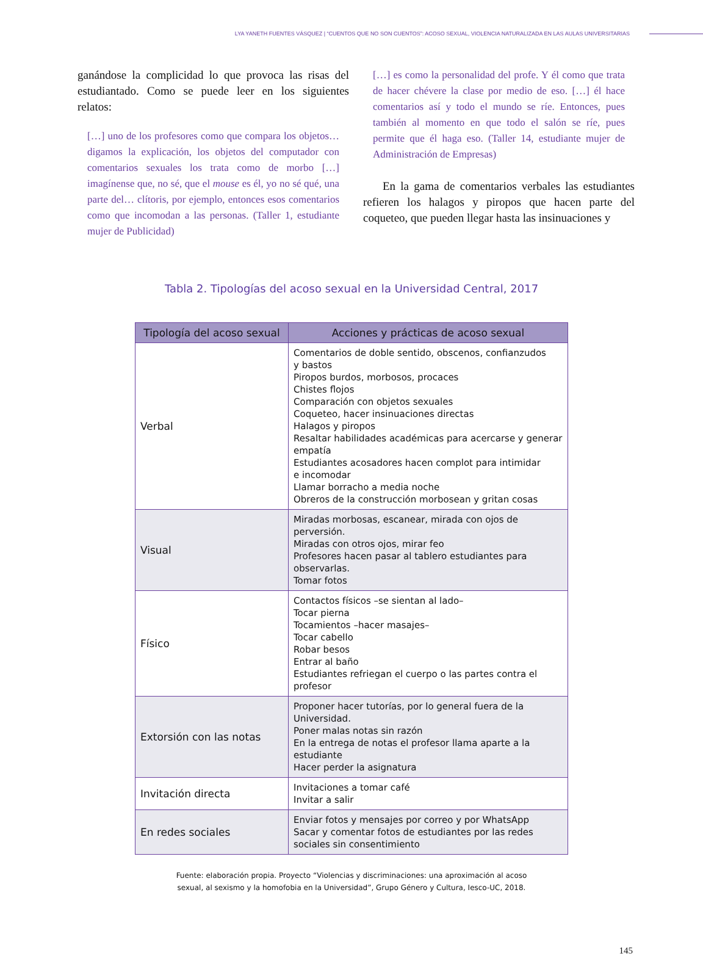LYA YANETH FUENTES VÁSQUEZ | “CUENTOS QUE NO SON CUENTOS”: ACOSO SEXUAL, VIOLENCIA NATURALIZADA EN LAS AULAS UNIVERSITARIAS
ganándose la complicidad lo que provoca las risas del estudiantado. Como se puede leer en los siguientes relatos:
[…] uno de los profesores como que compara los objetos… digamos la explicación, los objetos del computador con comentarios sexuales los trata como de morbo […] imagínense que, no sé, que el mouse es él, yo no sé qué, una parte del… clítoris, por ejemplo, entonces esos comentarios como que incomodan a las personas. (Taller 1, estudiante mujer de Publicidad)
[…] es como la personalidad del profe. Y él como que trata de hacer chévere la clase por medio de eso. […] él hace comentarios así y todo el mundo se ríe. Entonces, pues también al momento en que todo el salón se ríe, pues permite que él haga eso. (Taller 14, estudiante mujer de Administración de Empresas)
En la gama de comentarios verbales las estudiantes refieren los halagos y piropos que hacen parte del coqueteo, que pueden llegar hasta las insinuaciones y
Tabla 2. Tipologías del acoso sexual en la Universidad Central, 2017
| Tipología del acoso sexual | Acciones y prácticas de acoso sexual |
| --- | --- |
| Verbal | Comentarios de doble sentido, obscenos, confianzudos y bastos Piropos burdos, morbosos, procaces Chistes flojos Comparación con objetos sexuales Coqueteo, hacer insinuaciones directas Halagos y piropos Resaltar habilidades académicas para acercarse y generar empatía Estudiantes acosadores hacen complot para intimidar e incomodar Llamar borracho a media noche Obreros de la construcción morbosean y gritan cosas |
| Visual | Miradas morbosas, escanear, mirada con ojos de perversión. Miradas con otros ojos, mirar feo Profesores hacen pasar al tablero estudiantes para observarlas. Tomar fotos |
| Físico | Contactos físicos –se sientan al lado– Tocar pierna Tocamientos –hacer masajes– Tocar cabello Robar besos Entrar al baño Estudiantes refriegan el cuerpo o las partes contra el profesor |
| Extorsión con las notas | Proponer hacer tutorías, por lo general fuera de la Universidad. Poner malas notas sin razón En la entrega de notas el profesor llama aparte a la estudiante Hacer perder la asignatura |
| Invitación directa | Invitaciones a tomar café Invitar a salir |
| En redes sociales | Enviar fotos y mensajes por correo y por WhatsApp Sacar y comentar fotos de estudiantes por las redes sociales sin consentimiento |
Fuente: elaboración propia. Proyecto “Violencias y discriminaciones: una aproximación al acoso
sexual, al sexismo y la homofobia en la Universidad”, Grupo Género y Cultura, Iesco-UC, 2018.
145